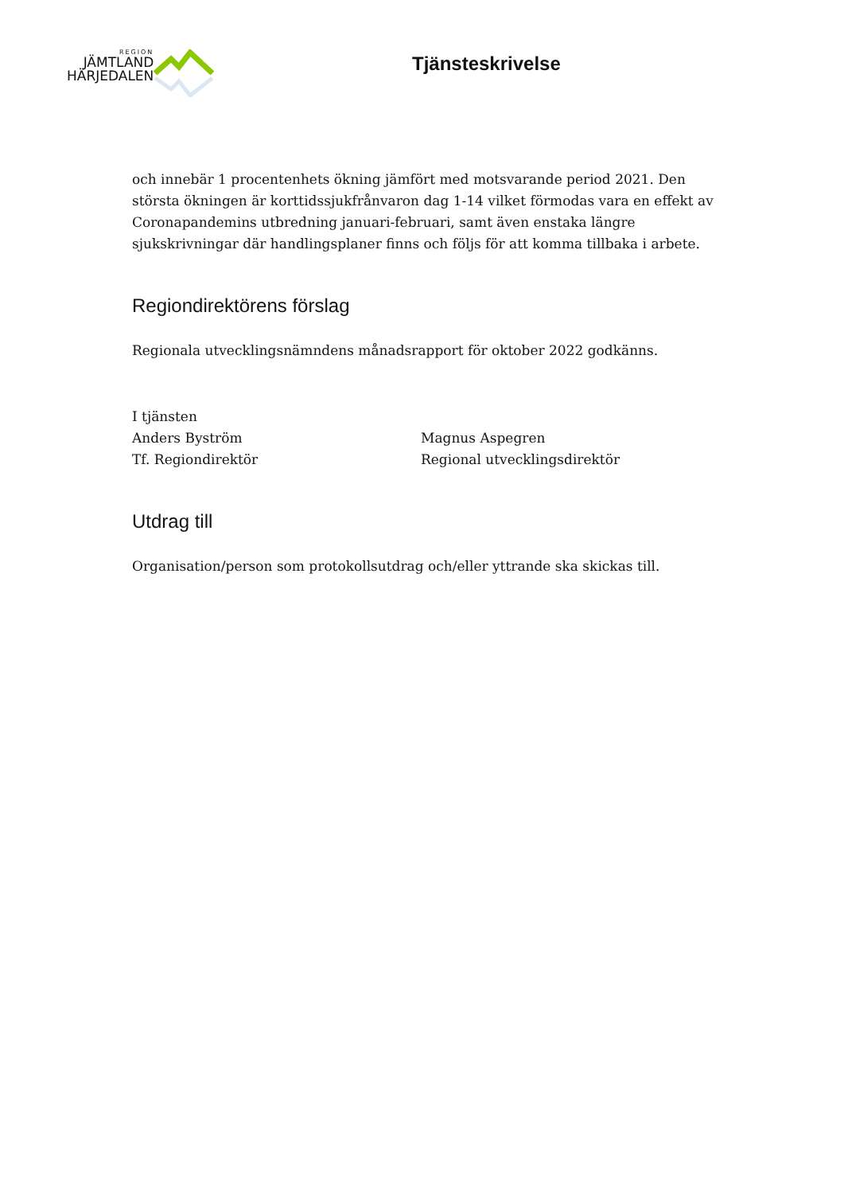REGION
JÄMTLAND
HÄRJEDALEN
Tjänsteskrivelse
och innebär 1 procentenhets ökning jämfört med motsvarande period 2021. Den största ökningen är korttidssjukfrånvaron dag 1-14 vilket förmodas vara en effekt av Coronapandemins utbredning januari-februari, samt även enstaka längre sjukskrivningar där handlingsplaner finns och följs för att komma tillbaka i arbete.
Regiondirektörens förslag
Regionala utvecklingsnämndens månadsrapport för oktober 2022 godkänns.
I tjänsten
Anders Byström
Tf. Regiondirektör
Magnus Aspegren
Regional utvecklingsdirektör
Utdrag till
Organisation/person som protokollsutdrag och/eller yttrande ska skickas till.